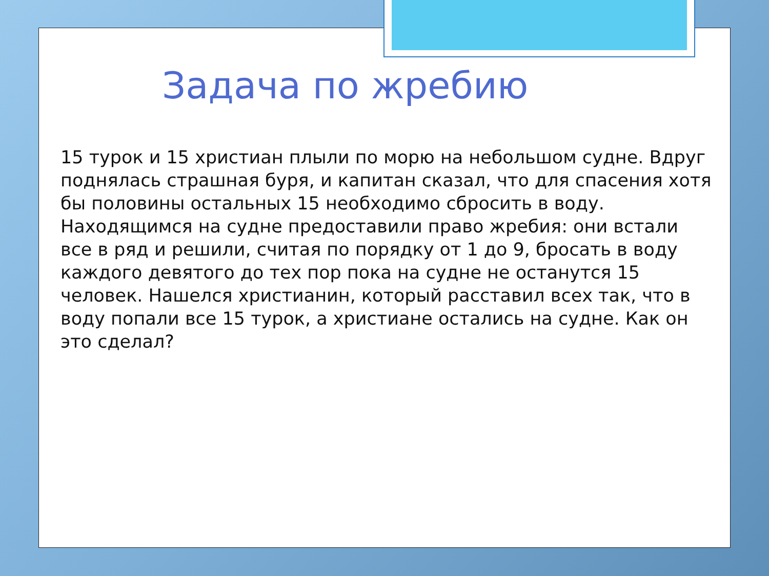Задача по жребию
15 турок и 15 христиан плыли по морю на небольшом судне. Вдруг поднялась страшная буря, и капитан сказал, что для спасения хотя бы половины остальных 15 необходимо сбросить в воду. Находящимся на судне предоставили право жребия: они встали все в ряд и решили, считая по порядку от 1 до 9, бросать в воду каждого девятого до тех пор пока на судне не останутся 15 человек. Нашелся христианин, который расставил всех так, что в воду попали все 15 турок, а христиане остались на судне. Как он это сделал?